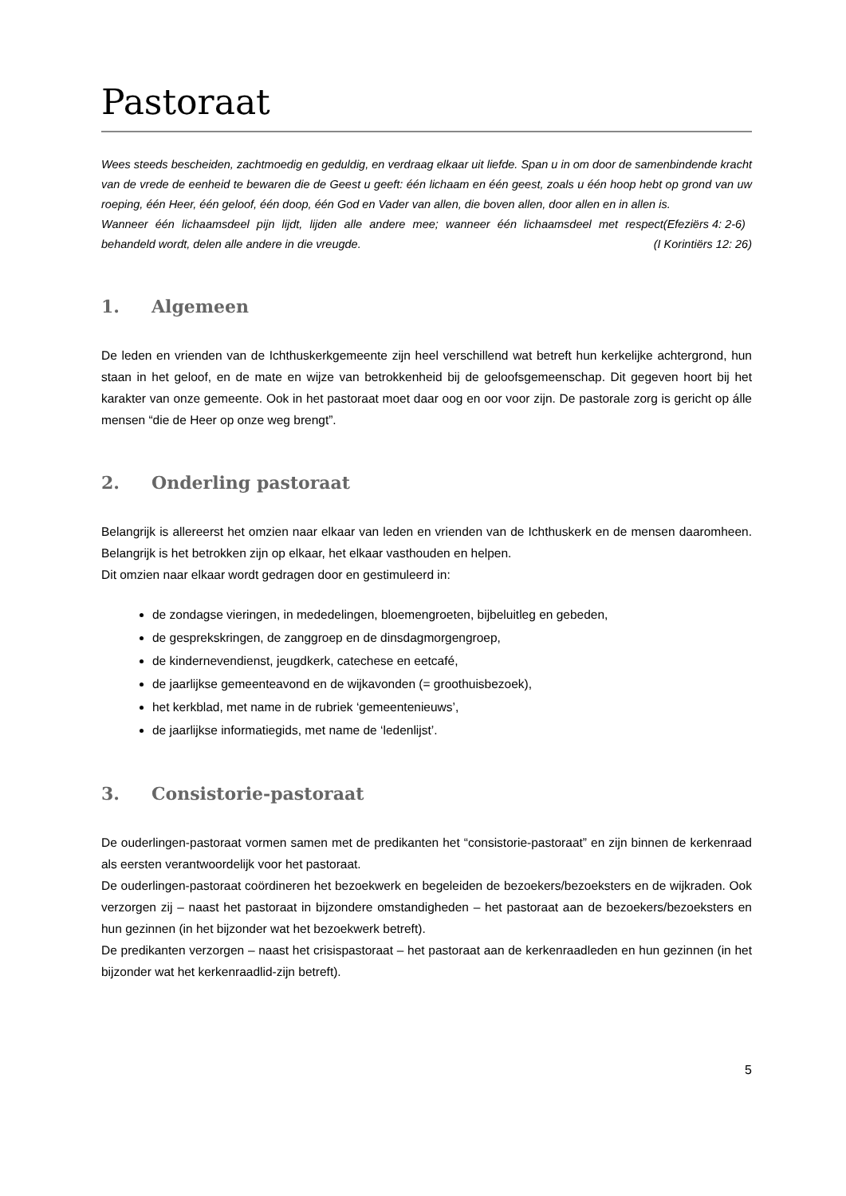Pastoraat
Wees steeds bescheiden, zachtmoedig en geduldig, en verdraag elkaar uit liefde. Span u in om door de samenbindende kracht van de vrede de eenheid te bewaren die de Geest u geeft: één lichaam en één geest, zoals u één hoop hebt op grond van uw roeping, één Heer, één geloof, één doop, één God en Vader van allen, die boven allen, door allen en in allen is. (Efeziërs 4: 2-6)
Wanneer één lichaamsdeel pijn lijdt, lijden alle andere mee; wanneer één lichaamsdeel met respect behandeld wordt, delen alle andere in die vreugde. (I Korintiërs 12: 26)
1. Algemeen
De leden en vrienden van de Ichthuskerkgemeente zijn heel verschillend wat betreft hun kerkelijke achtergrond, hun staan in het geloof, en de mate en wijze van betrokkenheid bij de geloofsgemeenschap. Dit gegeven hoort bij het karakter van onze gemeente. Ook in het pastoraat moet daar oog en oor voor zijn. De pastorale zorg is gericht op álle mensen “die de Heer op onze weg brengt”.
2. Onderling pastoraat
Belangrijk is allereerst het omzien naar elkaar van leden en vrienden van de Ichthuskerk en de mensen daaromheen. Belangrijk is het betrokken zijn op elkaar, het elkaar vasthouden en helpen.
Dit omzien naar elkaar wordt gedragen door en gestimuleerd in:
de zondagse vieringen, in mededelingen, bloemengroeten, bijbeluitleg en gebeden,
de gesprekskringen, de zanggroep en de dinsdagmorgengroep,
de kindernevendienst, jeugdkerk, catechese en eetcafé,
de jaarlijkse gemeenteavond en de wijkavonden (= groothuisbezoek),
het kerkblad, met name in de rubriek ‘gemeentenieuws’,
de jaarlijkse informatiegids, met name de ‘ledenlijst’.
3. Consistorie-pastoraat
De ouderlingen-pastoraat vormen samen met de predikanten het “consistorie-pastoraat” en zijn binnen de kerkenraad als eersten verantwoordelijk voor het pastoraat.
De ouderlingen-pastoraat coördineren het bezoekwerk en begeleiden de bezoekers/bezoeksters en de wijkraden. Ook verzorgen zij – naast het pastoraat in bijzondere omstandigheden – het pastoraat aan de bezoekers/bezoeksters en hun gezinnen (in het bijzonder wat het bezoekwerk betreft).
De predikanten verzorgen – naast het crisispastoraat – het pastoraat aan de kerkenraadleden en hun gezinnen (in het bijzonder wat het kerkenraadlid-zijn betreft).
5